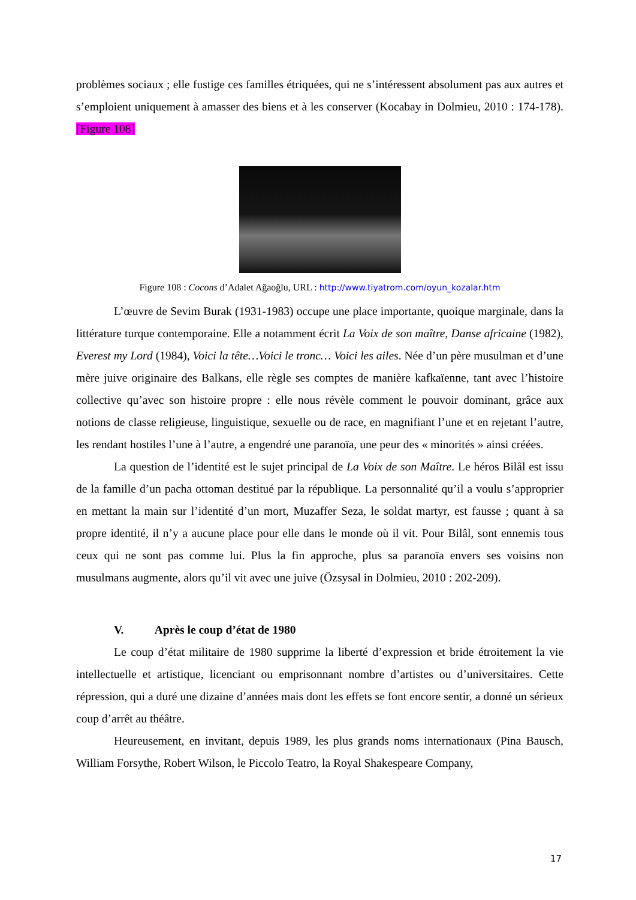problèmes sociaux ; elle fustige ces familles étriquées, qui ne s’intéressent absolument pas aux autres et s’emploient uniquement à amasser des biens et à les conserver (Kocabay in Dolmieu, 2010 : 174-178). [Figure 108]
Figure 108 : Cocons d’Adalet Ağaoğlu, URL : http://www.tiyatrom.com/oyun_kozalar.htm
L’œuvre de Sevim Burak (1931-1983) occupe une place importante, quoique marginale, dans la littérature turque contemporaine. Elle a notamment écrit La Voix de son maître, Danse africaine (1982), Everest my Lord (1984), Voici la tête…Voici le tronc… Voici les ailes. Née d’un père musulman et d’une mère juive originaire des Balkans, elle règle ses comptes de manière kafkaïenne, tant avec l’histoire collective qu’avec son histoire propre : elle nous révèle comment le pouvoir dominant, grâce aux notions de classe religieuse, linguistique, sexuelle ou de race, en magnifiant l’une et en rejetant l’autre, les rendant hostiles l’une à l’autre, a engendré une paranoïa, une peur des « minorités » ainsi créées.
La question de l’identité est le sujet principal de La Voix de son Maître. Le héros Bilâl est issu de la famille d’un pacha ottoman destitué par la république. La personnalité qu’il a voulu s’approprier en mettant la main sur l’identité d’un mort, Muzaffer Seza, le soldat martyr, est fausse ; quant à sa propre identité, il n’y a aucune place pour elle dans le monde où il vit. Pour Bilâl, sont ennemis tous ceux qui ne sont pas comme lui. Plus la fin approche, plus sa paranoïa envers ses voisins non musulmans augmente, alors qu’il vit avec une juive (Özsysal in Dolmieu, 2010 : 202-209).
V. Après le coup d’état de 1980
Le coup d’état militaire de 1980 supprime la liberté d’expression et bride étroitement la vie intellectuelle et artistique, licenciant ou emprisonnant nombre d’artistes ou d’universitaires. Cette répression, qui a duré une dizaine d’années mais dont les effets se font encore sentir, a donné un sérieux coup d’arrêt au théâtre.
Heureusement, en invitant, depuis 1989, les plus grands noms internationaux (Pina Bausch, William Forsythe, Robert Wilson, le Piccolo Teatro, la Royal Shakespeare Company,
17